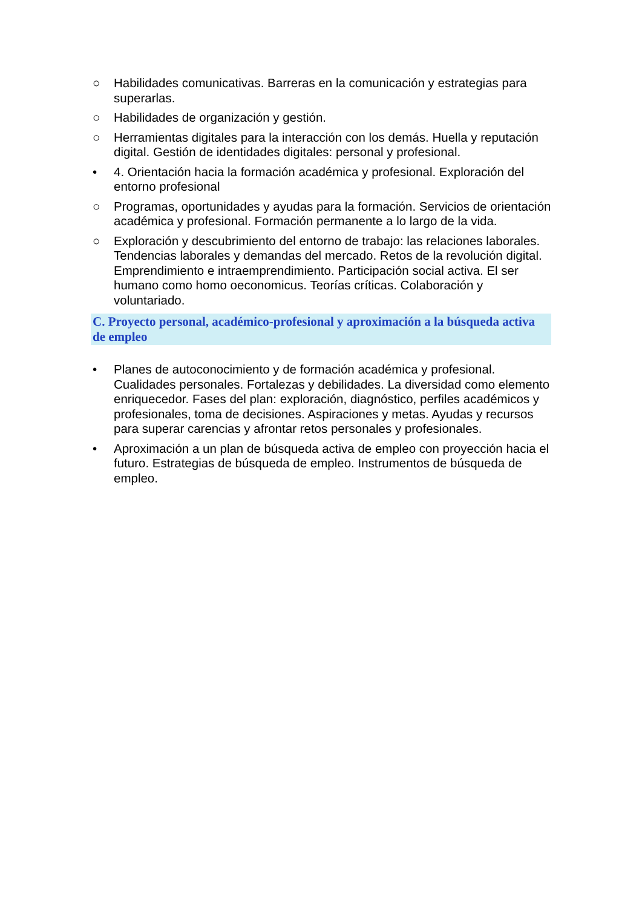○ Habilidades comunicativas. Barreras en la comunicación y estrategias para superarlas.
○ Habilidades de organización y gestión.
○ Herramientas digitales para la interacción con los demás. Huella y reputación digital. Gestión de identidades digitales: personal y profesional.
• 4. Orientación hacia la formación académica y profesional. Exploración del entorno profesional
○ Programas, oportunidades y ayudas para la formación. Servicios de orientación académica y profesional. Formación permanente a lo largo de la vida.
○ Exploración y descubrimiento del entorno de trabajo: las relaciones laborales. Tendencias laborales y demandas del mercado. Retos de la revolución digital. Emprendimiento e intraemprendimiento. Participación social activa. El ser humano como homo oeconomicus. Teorías críticas. Colaboración y voluntariado.
C. Proyecto personal, académico-profesional y aproximación a la búsqueda activa de empleo
• Planes de autoconocimiento y de formación académica y profesional. Cualidades personales. Fortalezas y debilidades. La diversidad como elemento enriquecedor. Fases del plan: exploración, diagnóstico, perfiles académicos y profesionales, toma de decisiones. Aspiraciones y metas. Ayudas y recursos para superar carencias y afrontar retos personales y profesionales.
• Aproximación a un plan de búsqueda activa de empleo con proyección hacia el futuro. Estrategias de búsqueda de empleo. Instrumentos de búsqueda de empleo.